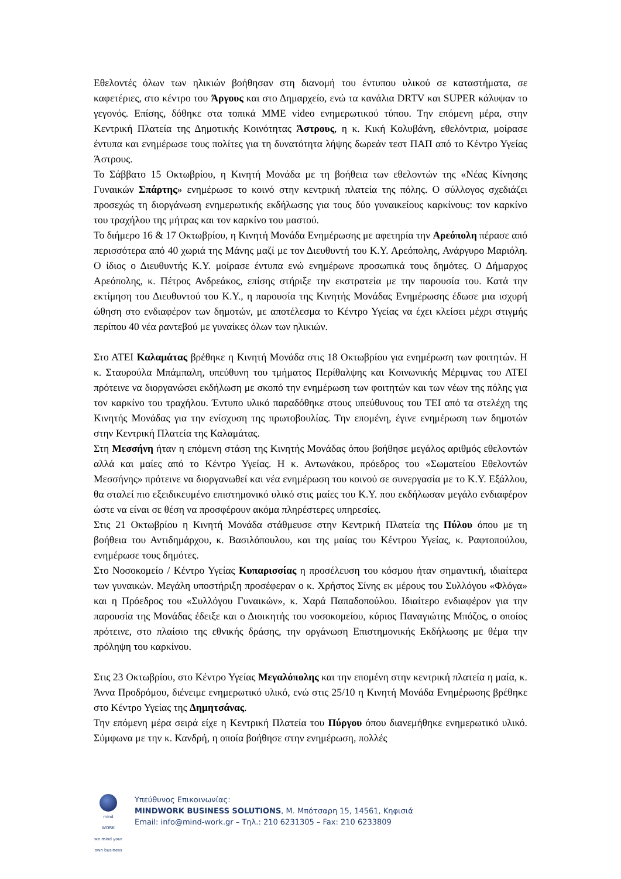Εθελοντές όλων των ηλικιών βοήθησαν στη διανομή του έντυπου υλικού σε καταστήματα, σε καφετέριες, στο κέντρο του Άργους και στο Δημαρχείο, ενώ τα κανάλια DRTV και SUPER κάλυψαν το γεγονός. Επίσης, δόθηκε στα τοπικά ΜΜΕ video ενημερωτικού τύπου. Την επόμενη μέρα, στην Κεντρική Πλατεία της Δημοτικής Κοινότητας Άστρους, η κ. Κική Κολυβάνη, εθελόντρια, μοίρασε έντυπα και ενημέρωσε τους πολίτες για τη δυνατότητα λήψης δωρεάν τεστ ΠΑΠ από το Κέντρο Υγείας Άστρους.
Το Σάββατο 15 Οκτωβρίου, η Κινητή Μονάδα με τη βοήθεια των εθελοντών της «Νέας Κίνησης Γυναικών Σπάρτης» ενημέρωσε το κοινό στην κεντρική πλατεία της πόλης. Ο σύλλογος σχεδιάζει προσεχώς τη διοργάνωση ενημερωτικής εκδήλωσης για τους δύο γυναικείους καρκίνους: τον καρκίνο του τραχήλου της μήτρας και τον καρκίνο του μαστού.
Το διήμερο 16 & 17 Οκτωβρίου, η Κινητή Μονάδα Ενημέρωσης με αφετηρία την Αρεόπολη πέρασε από περισσότερα από 40 χωριά της Μάνης μαζί με τον Διευθυντή του Κ.Υ. Αρεόπολης, Ανάργυρο Μαριόλη. Ο ίδιος ο Διευθυντής Κ.Υ. μοίρασε έντυπα ενώ ενημέρωνε προσωπικά τους δημότες. Ο Δήμαρχος Αρεόπολης, κ. Πέτρος Ανδρεάκος, επίσης στήριξε την εκστρατεία με την παρουσία του. Κατά την εκτίμηση του Διευθυντού του Κ.Υ., η παρουσία της Κινητής Μονάδας Ενημέρωσης έδωσε μια ισχυρή ώθηση στο ενδιαφέρον των δημοτών, με αποτέλεσμα το Κέντρο Υγείας να έχει κλείσει μέχρι στιγμής περίπου 40 νέα ραντεβού με γυναίκες όλων των ηλικιών.
Στο ΑΤΕΙ Καλαμάτας βρέθηκε η Κινητή Μονάδα στις 18 Οκτωβρίου για ενημέρωση των φοιτητών. Η κ. Σταυρούλα Μπάμπαλη, υπεύθυνη του τμήματος Περίθαλψης και Κοινωνικής Μέριμνας του ΑΤΕΙ πρότεινε να διοργανώσει εκδήλωση με σκοπό την ενημέρωση των φοιτητών και των νέων της πόλης για τον καρκίνο του τραχήλου. Έντυπο υλικό παραδόθηκε στους υπεύθυνους του ΤΕΙ από τα στελέχη της Κινητής Μονάδας για την ενίσχυση της πρωτοβουλίας. Την επομένη, έγινε ενημέρωση των δημοτών στην Κεντρική Πλατεία της Καλαμάτας.
Στη Μεσσήνη ήταν η επόμενη στάση της Κινητής Μονάδας όπου βοήθησε μεγάλος αριθμός εθελοντών αλλά και μαίες από το Κέντρο Υγείας. Η κ. Αντωνάκου, πρόεδρος του «Σωματείου Εθελοντών Μεσσήνης» πρότεινε να διοργανωθεί και νέα ενημέρωση του κοινού σε συνεργασία με το Κ.Υ. Εξάλλου, θα σταλεί πιο εξειδικευμένο επιστημονικό υλικό στις μαίες του Κ.Υ. που εκδήλωσαν μεγάλο ενδιαφέρον ώστε να είναι σε θέση να προσφέρουν ακόμα πληρέστερες υπηρεσίες.
Στις 21 Οκτωβρίου η Κινητή Μονάδα στάθμευσε στην Κεντρική Πλατεία της Πύλου όπου με τη βοήθεια του Αντιδημάρχου, κ. Βασιλόπουλου, και της μαίας του Κέντρου Υγείας, κ. Ραφτοπούλου, ενημέρωσε τους δημότες.
Στο Νοσοκομείο / Κέντρο Υγείας Κυπαρισσίας η προσέλευση του κόσμου ήταν σημαντική, ιδιαίτερα των γυναικών. Μεγάλη υποστήριξη προσέφεραν ο κ. Χρήστος Σίνης εκ μέρους του Συλλόγου «Φλόγα» και η Πρόεδρος του «Συλλόγου Γυναικών», κ. Χαρά Παπαδοπούλου. Ιδιαίτερο ενδιαφέρον για την παρουσία της Μονάδας έδειξε και ο Διοικητής του νοσοκομείου, κύριος Παναγιώτης Μπόζος, ο οποίος πρότεινε, στο πλαίσιο της εθνικής δράσης, την οργάνωση Επιστημονικής Εκδήλωσης με θέμα την πρόληψη του καρκίνου.
Στις 23 Οκτωβρίου, στο Κέντρο Υγείας Μεγαλόπολης και την επομένη στην κεντρική πλατεία η μαία, κ. Άννα Προδρόμου, διένειμε ενημερωτικό υλικό, ενώ στις 25/10 η Κινητή Μονάδα Ενημέρωσης βρέθηκε στο Κέντρο Υγείας της Δημητσάνας.
Την επόμενη μέρα σειρά είχε η Κεντρική Πλατεία του Πύργου όπου διανεμήθηκε ενημερωτικό υλικό. Σύμφωνα με την κ. Κανδρή, η οποία βοήθησε στην ενημέρωση, πολλές
mind
WORK
we mind your own business
Υπεύθυνος Επικοινωνίας:
MINDWORK BUSINESS SOLUTIONS, Μ. Μπότσαρη 15, 14561, Κηφισιά
Email: info@mind-work.gr – Τηλ.: 210 6231305 – Fax: 210 6233809